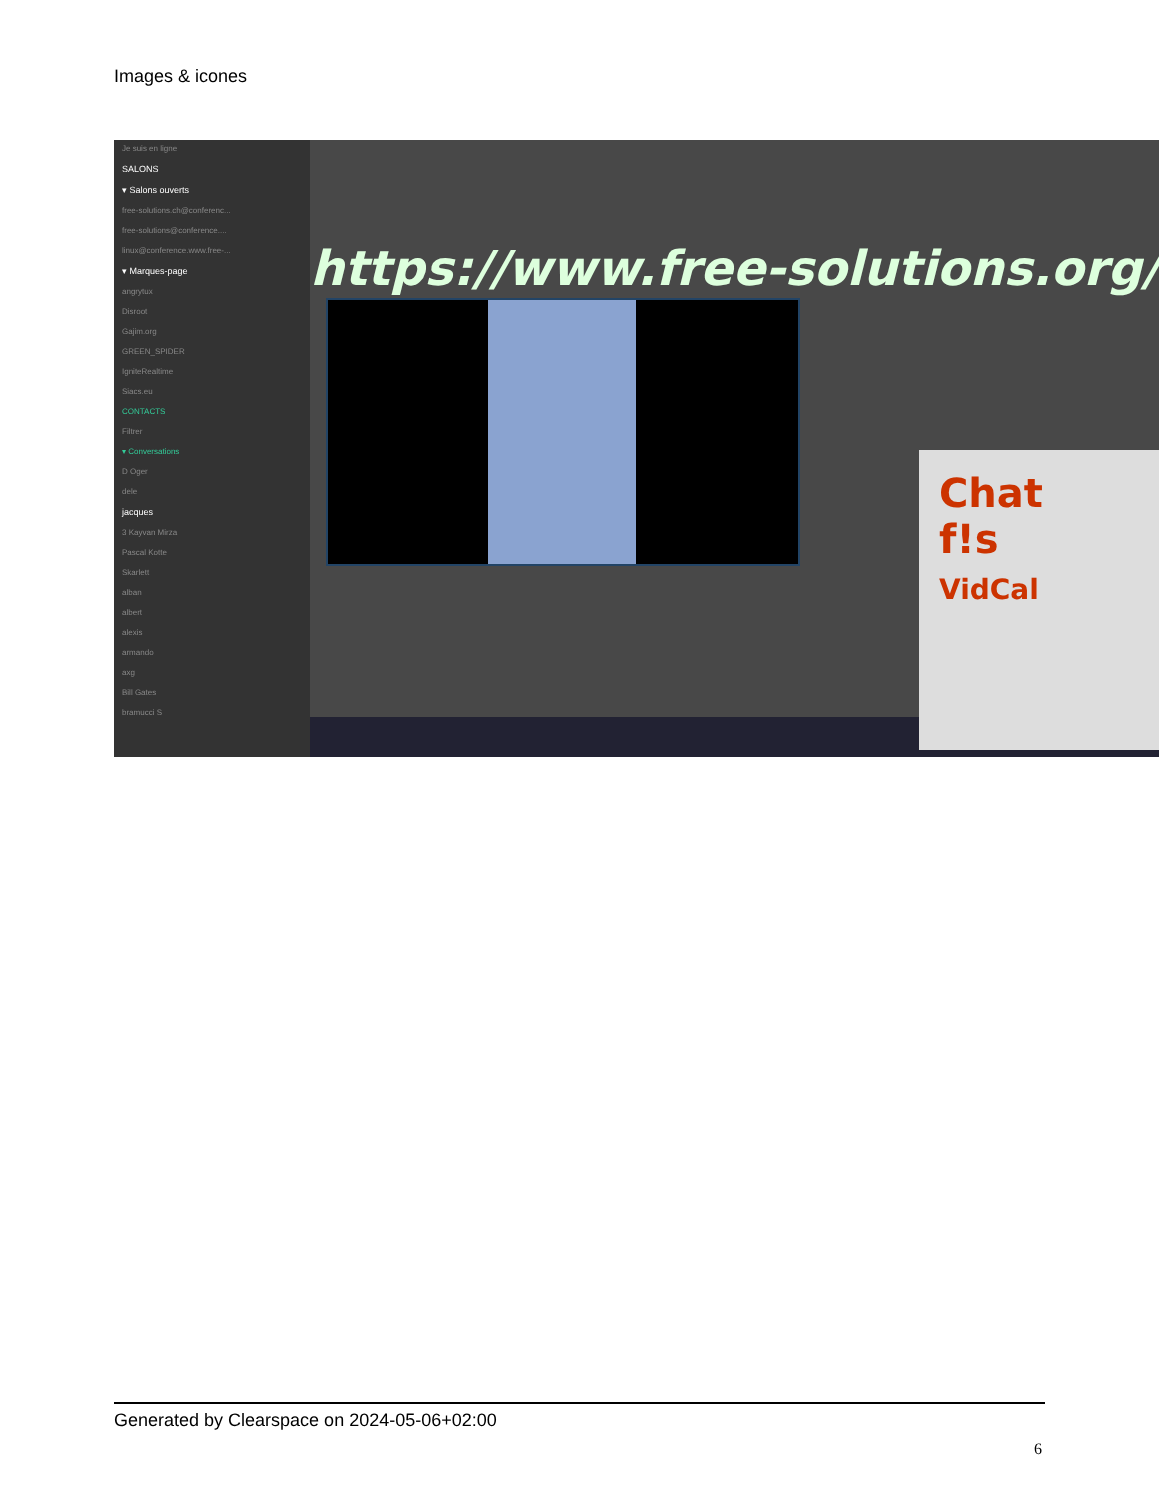Images & icones
Je suis en ligne
SALONS
▾ Salons ouverts
free-solutions.ch@conferenc...
free-solutions@conference....
linux@conference.www.free-...
▾ Marques-page
angrytux
Disroot
Gajim.org
GREEN_SPIDER
IgniteRealtime
Siacs.eu
CONTACTS
Filtrer
▾ Conversations
D Oger
dele
jacques
3 Kayvan Mirza
Pascal Kotte
Skarlett
alban
albert
alexis
armando
axg
Bill Gates
bramucci S
https://www.free-solutions.org/
Chat
f!s
VidCal
Generated by Clearspace on 2024-05-06+02:00
6